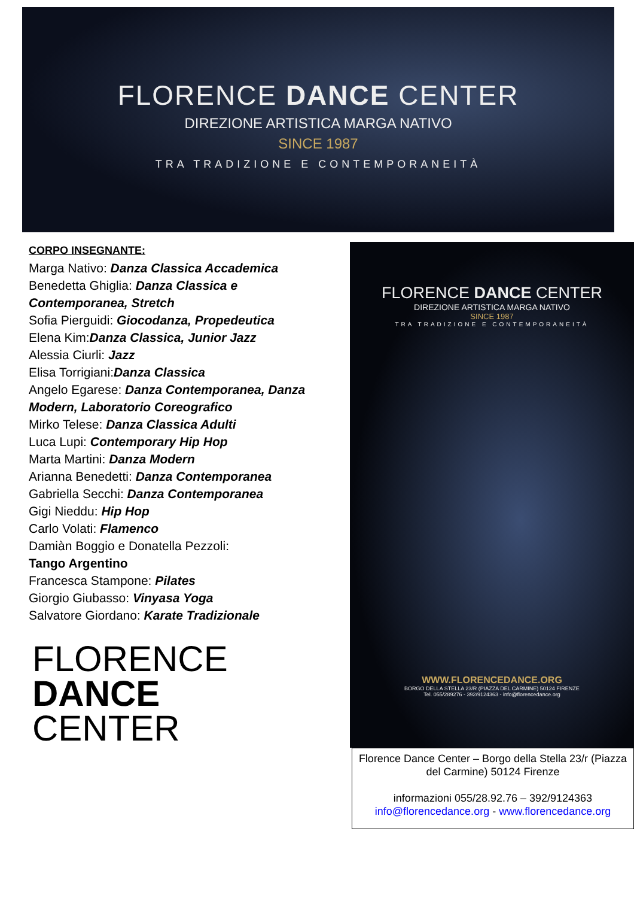FLORENCE DANCE CENTER
DIREZIONE ARTISTICA MARGA NATIVO
SINCE 1987
TRA TRADIZIONE E CONTEMPORANEITÀ
CORPO INSEGNANTE:
Marga Nativo: Danza Classica Accademica
Benedetta Ghiglia: Danza Classica e Contemporanea, Stretch
Sofia Pierguidi: Giocodanza, Propedeutica
Elena Kim:Danza Classica, Junior Jazz
Alessia Ciurli: Jazz
Elisa Torrigiani:Danza Classica
Angelo Egarese: Danza Contemporanea, Danza Modern, Laboratorio Coreografico
Mirko Telese: Danza Classica Adulti
Luca Lupi: Contemporary Hip Hop
Marta Martini: Danza Modern
Arianna Benedetti: Danza Contemporanea
Gabriella Secchi: Danza Contemporanea
Gigi Nieddu: Hip Hop
Carlo Volati: Flamenco
Damiàn Boggio e Donatella Pezzoli:
Tango Argentino
Francesca Stampone: Pilates
Giorgio Giubasso: Vinyasa Yoga
Salvatore Giordano: Karate Tradizionale
FLORENCE
DANCE
CENTER
FLORENCE DANCE CENTER
DIREZIONE ARTISTICA MARGA NATIVO
SINCE 1987
TRA TRADIZIONE E CONTEMPORANEITÀ
WWW.FLORENCEDANCE.ORG
BORGO DELLA STELLA 23/R (PIAZZA DEL CARMINE) 50124 FIRENZE
Tel. 055/289276 - 392/9124363 - info@florencedance.org
Florence Dance Center – Borgo della Stella 23/r (Piazza del Carmine) 50124 Firenze
informazioni 055/28.92.76 – 392/9124363
info@florencedance.org - www.florencedance.org